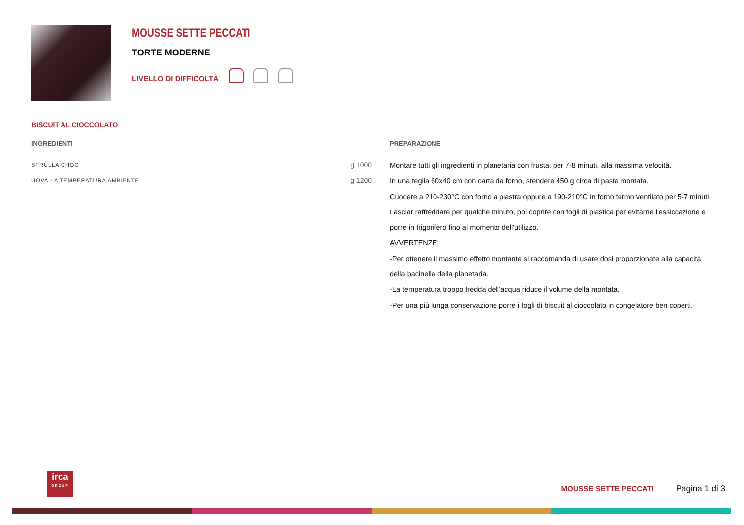MOUSSE SETTE PECCATI
TORTE MODERNE
LIVELLO DI DIFFICOLTÀ
BISCUIT AL CIOCCOLATO
INGREDIENTI
| SFRULLA CHOC | g 1000 |
| UOVA - A TEMPERATURA AMBIENTE | g 1200 |
PREPARAZIONE
Montare tutti gli ingredienti in planetaria con frusta, per 7-8 minuti, alla massima velocità.
In una teglia 60x40 cm con carta da forno, stendere 450 g circa di pasta montata.
Cuocere a 210-230°C con forno a piastra oppure a 190-210°C in forno termo ventilato per 5-7 minuti.
Lasciar raffreddare per qualche minuto, poi coprire con fogli di plastica per evitarne l'essiccazione e porre in frigorifero fino al momento dell'utilizzo.
AVVERTENZE:
-Per ottenere il massimo effetto montante si raccomanda di usare dosi proporzionate alla capacità della bacinella della planetaria.
-La temperatura troppo fredda dell’acqua riduce il volume della montata.
-Per una più lunga conservazione porre i fogli di biscuit al cioccolato in congelatore ben coperti.
irca
GROUP
MOUSSE SETTE PECCATI Pagina 1 di 3